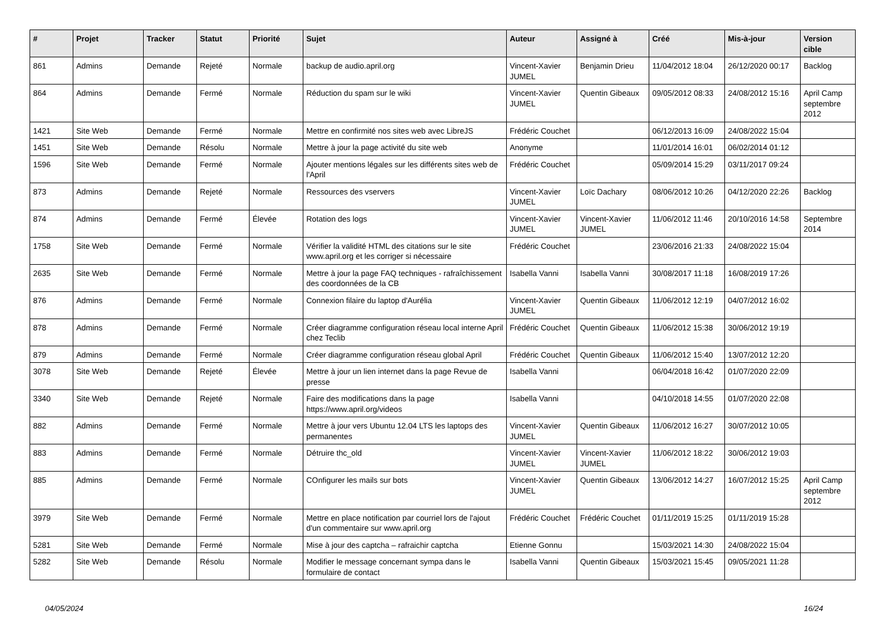| # | Projet | Tracker | Statut | Priorité | Sujet | Auteur | Assigné à | Créé | Mis-à-jour | Version cible |
| --- | --- | --- | --- | --- | --- | --- | --- | --- | --- | --- |
| 861 | Admins | Demande | Rejeté | Normale | backup de audio.april.org | Vincent-Xavier JUMEL | Benjamin Drieu | 11/04/2012 18:04 | 26/12/2020 00:17 | Backlog |
| 864 | Admins | Demande | Fermé | Normale | Réduction du spam sur le wiki | Vincent-Xavier JUMEL | Quentin Gibeaux | 09/05/2012 08:33 | 24/08/2012 15:16 | April Camp septembre 2012 |
| 1421 | Site Web | Demande | Fermé | Normale | Mettre en confirmité nos sites web avec LibreJS | Frédéric Couchet | | 06/12/2013 16:09 | 24/08/2022 15:04 | |
| 1451 | Site Web | Demande | Résolu | Normale | Mettre à jour la page activité du site web | Anonyme | | 11/01/2014 16:01 | 06/02/2014 01:12 | |
| 1596 | Site Web | Demande | Fermé | Normale | Ajouter mentions légales sur les différents sites web de l'April | Frédéric Couchet | | 05/09/2014 15:29 | 03/11/2017 09:24 | |
| 873 | Admins | Demande | Rejeté | Normale | Ressources des vservers | Vincent-Xavier JUMEL | Loïc Dachary | 08/06/2012 10:26 | 04/12/2020 22:26 | Backlog |
| 874 | Admins | Demande | Fermé | Élevée | Rotation des logs | Vincent-Xavier JUMEL | Vincent-Xavier JUMEL | 11/06/2012 11:46 | 20/10/2016 14:58 | Septembre 2014 |
| 1758 | Site Web | Demande | Fermé | Normale | Vérifier la validité HTML des citations sur le site www.april.org et les corriger si nécessaire | Frédéric Couchet | | 23/06/2016 21:33 | 24/08/2022 15:04 | |
| 2635 | Site Web | Demande | Fermé | Normale | Mettre à jour la page FAQ techniques - rafraîchissement des coordonnées de la CB | Isabella Vanni | Isabella Vanni | 30/08/2017 11:18 | 16/08/2019 17:26 | |
| 876 | Admins | Demande | Fermé | Normale | Connexion filaire du laptop d'Aurélia | Vincent-Xavier JUMEL | Quentin Gibeaux | 11/06/2012 12:19 | 04/07/2012 16:02 | |
| 878 | Admins | Demande | Fermé | Normale | Créer diagramme configuration réseau local interne April chez Teclib | Frédéric Couchet | Quentin Gibeaux | 11/06/2012 15:38 | 30/06/2012 19:19 | |
| 879 | Admins | Demande | Fermé | Normale | Créer diagramme configuration réseau global April | Frédéric Couchet | Quentin Gibeaux | 11/06/2012 15:40 | 13/07/2012 12:20 | |
| 3078 | Site Web | Demande | Rejeté | Élevée | Mettre à jour un lien internet dans la page Revue de presse | Isabella Vanni | | 06/04/2018 16:42 | 01/07/2020 22:09 | |
| 3340 | Site Web | Demande | Rejeté | Normale | Faire des modifications dans la page https://www.april.org/videos | Isabella Vanni | | 04/10/2018 14:55 | 01/07/2020 22:08 | |
| 882 | Admins | Demande | Fermé | Normale | Mettre à jour vers Ubuntu 12.04 LTS les laptops des permanentes | Vincent-Xavier JUMEL | Quentin Gibeaux | 11/06/2012 16:27 | 30/07/2012 10:05 | |
| 883 | Admins | Demande | Fermé | Normale | Détruire thc_old | Vincent-Xavier JUMEL | Vincent-Xavier JUMEL | 11/06/2012 18:22 | 30/06/2012 19:03 | |
| 885 | Admins | Demande | Fermé | Normale | COnfigurer les mails sur bots | Vincent-Xavier JUMEL | Quentin Gibeaux | 13/06/2012 14:27 | 16/07/2012 15:25 | April Camp septembre 2012 |
| 3979 | Site Web | Demande | Fermé | Normale | Mettre en place notification par courriel lors de l'ajout d'un commentaire sur www.april.org | Frédéric Couchet | Frédéric Couchet | 01/11/2019 15:25 | 01/11/2019 15:28 | |
| 5281 | Site Web | Demande | Fermé | Normale | Mise à jour des captcha – rafraichir captcha | Etienne Gonnu | | 15/03/2021 14:30 | 24/08/2022 15:04 | |
| 5282 | Site Web | Demande | Résolu | Normale | Modifier le message concernant sympa dans le formulaire de contact | Isabella Vanni | Quentin Gibeaux | 15/03/2021 15:45 | 09/05/2021 11:28 | |
04/05/2024 16/24